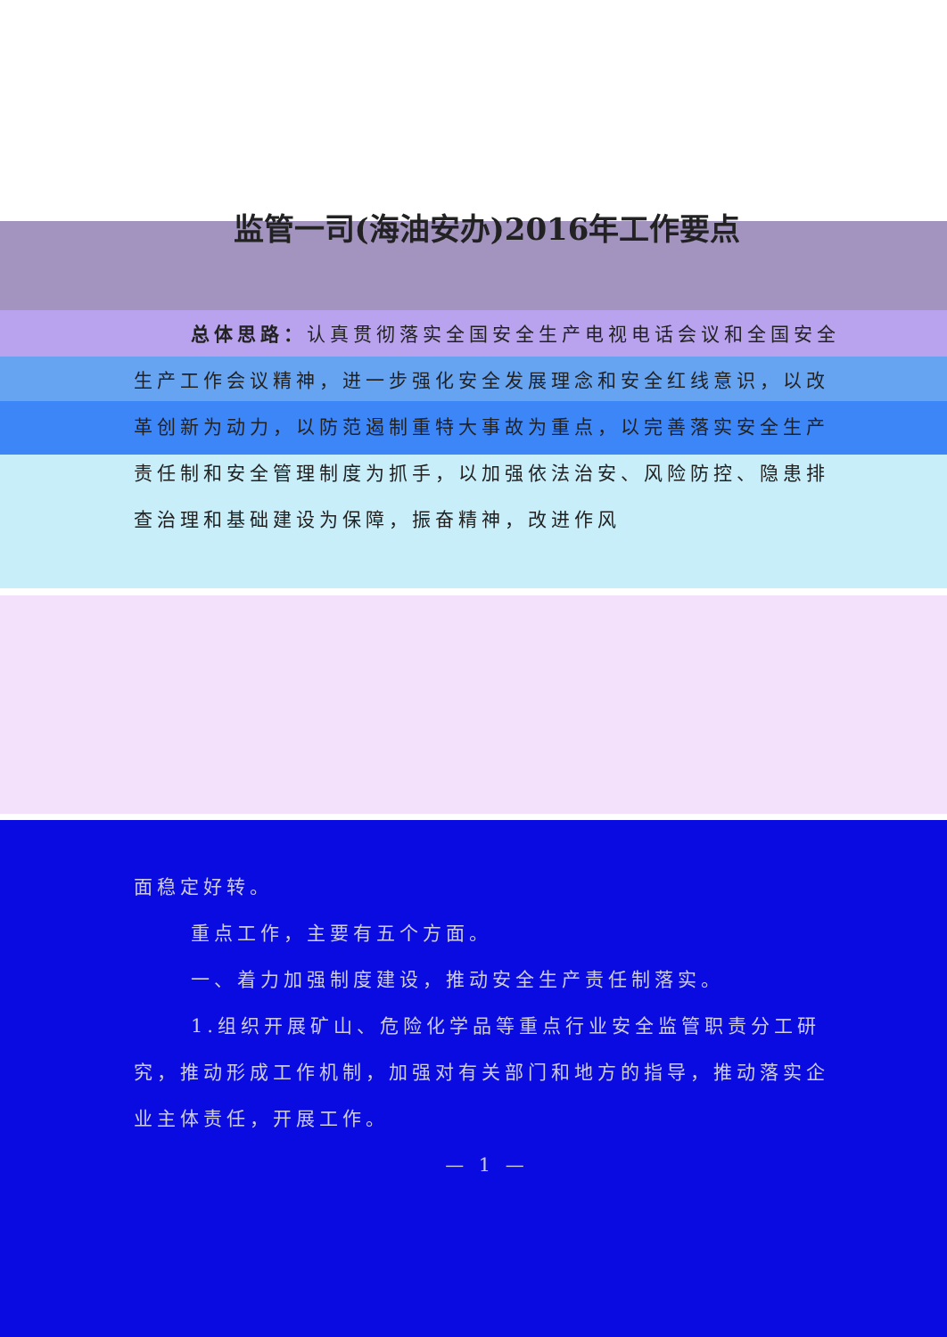监管一司(海油安办)2016年工作要点
总体思路：认真贯彻落实全国安全生产电视电话会议和全国安全生产工作会议精神，进一步强化安全发展理念和安全红线意识，以改革创新为动力，以防范遏制重特大事故为重点，以完善落实安全生产责任制和安全管理制度为抓手，以加强依法治安、风险防控、隐患排查治理和基础建设为保障，振奋精神，改进作风
面稳定好转。
重点工作，主要有五个方面。
一、着力加强制度建设，推动安全生产责任制落实。
1.组织开展矿山、危险化学品等重点行业安全监管职责分工研究，推动形成工作机制，加强对有关部门和地方的指导，推动落实企业主体责任，开展工作。
— 1 —